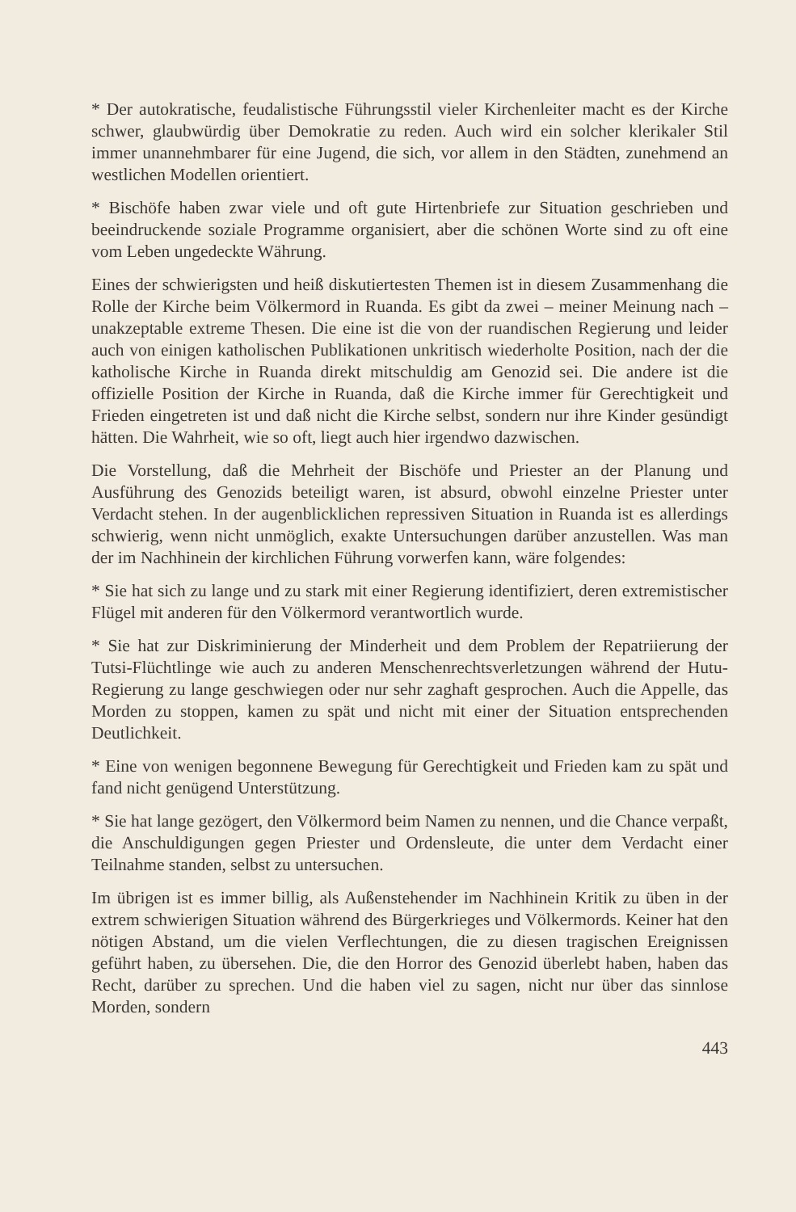* Der autokratische, feudalistische Führungsstil vieler Kirchenleiter macht es der Kirche schwer, glaubwürdig über Demokratie zu reden. Auch wird ein solcher klerikaler Stil immer unannehmbarer für eine Jugend, die sich, vor allem in den Städten, zunehmend an westlichen Modellen orientiert.
* Bischöfe haben zwar viele und oft gute Hirtenbriefe zur Situation geschrieben und beeindruckende soziale Programme organisiert, aber die schönen Worte sind zu oft eine vom Leben ungedeckte Währung.
Eines der schwierigsten und heiß diskutiertesten Themen ist in diesem Zusammenhang die Rolle der Kirche beim Völkermord in Ruanda. Es gibt da zwei – meiner Meinung nach – unakzeptable extreme Thesen. Die eine ist die von der ruandischen Regierung und leider auch von einigen katholischen Publikationen unkritisch wiederholte Position, nach der die katholische Kirche in Ruanda direkt mitschuldig am Genozid sei. Die andere ist die offizielle Position der Kirche in Ruanda, daß die Kirche immer für Gerechtigkeit und Frieden eingetreten ist und daß nicht die Kirche selbst, sondern nur ihre Kinder gesündigt hätten. Die Wahrheit, wie so oft, liegt auch hier irgendwo dazwischen.
Die Vorstellung, daß die Mehrheit der Bischöfe und Priester an der Planung und Ausführung des Genozids beteiligt waren, ist absurd, obwohl einzelne Priester unter Verdacht stehen. In der augenblicklichen repressiven Situation in Ruanda ist es allerdings schwierig, wenn nicht unmöglich, exakte Untersuchungen darüber anzustellen. Was man der im Nachhinein der kirchlichen Führung vorwerfen kann, wäre folgendes:
* Sie hat sich zu lange und zu stark mit einer Regierung identifiziert, deren extremistischer Flügel mit anderen für den Völkermord verantwortlich wurde.
* Sie hat zur Diskriminierung der Minderheit und dem Problem der Repatriierung der Tutsi-Flüchtlinge wie auch zu anderen Menschenrechtsverletzungen während der Hutu-Regierung zu lange geschwiegen oder nur sehr zaghaft gesprochen. Auch die Appelle, das Morden zu stoppen, kamen zu spät und nicht mit einer der Situation entsprechenden Deutlichkeit.
* Eine von wenigen begonnene Bewegung für Gerechtigkeit und Frieden kam zu spät und fand nicht genügend Unterstützung.
* Sie hat lange gezögert, den Völkermord beim Namen zu nennen, und die Chance verpaßt, die Anschuldigungen gegen Priester und Ordensleute, die unter dem Verdacht einer Teilnahme standen, selbst zu untersuchen.
Im übrigen ist es immer billig, als Außenstehender im Nachhinein Kritik zu üben in der extrem schwierigen Situation während des Bürgerkrieges und Völkermords. Keiner hat den nötigen Abstand, um die vielen Verflechtungen, die zu diesen tragischen Ereignissen geführt haben, zu übersehen. Die, die den Horror des Genozid überlebt haben, haben das Recht, darüber zu sprechen. Und die haben viel zu sagen, nicht nur über das sinnlose Morden, sondern
443